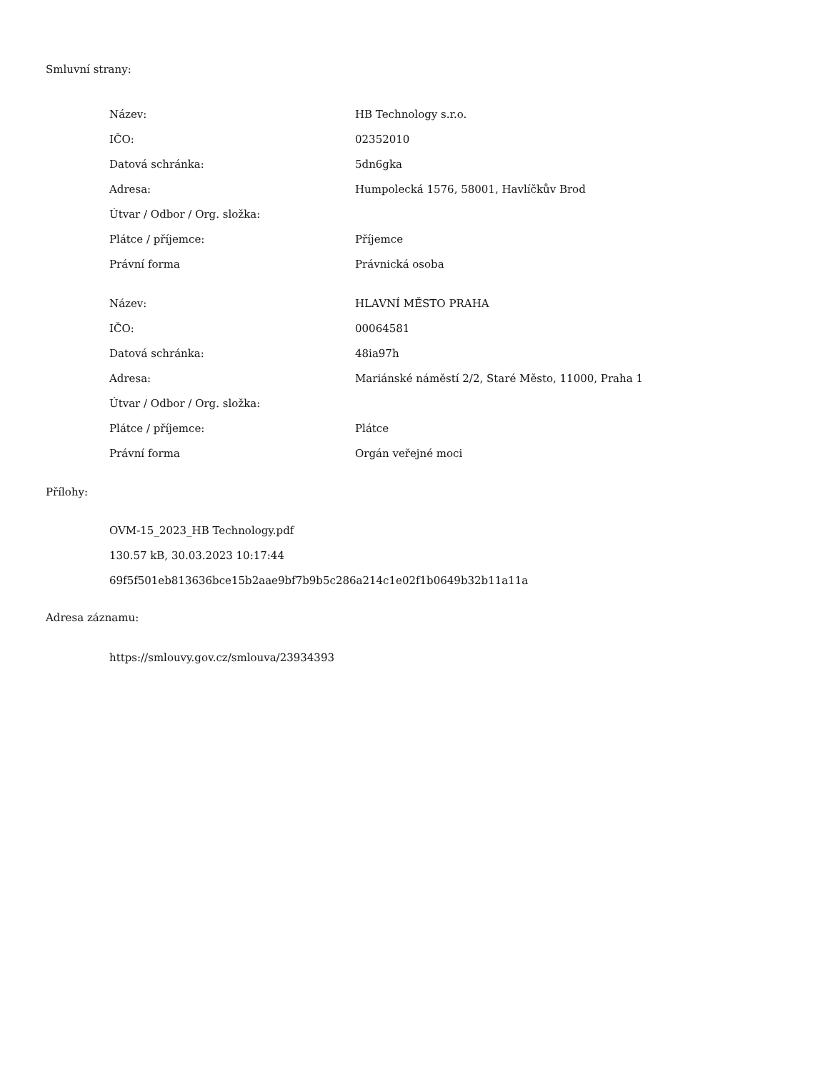Smluvní strany:
| Název: | HB Technology s.r.o. |
| IČO: | 02352010 |
| Datová schránka: | 5dn6gka |
| Adresa: | Humpolecká 1576, 58001, Havlíčkův Brod |
| Útvar / Odbor / Org. složka: | |
| Plátce / příjemce: | Příjemce |
| Právní forma | Právnická osoba |
| Název: | HLAVNÍ MĚSTO PRAHA |
| IČO: | 00064581 |
| Datová schránka: | 48ia97h |
| Adresa: | Mariánské náměstí 2/2, Staré Město, 11000, Praha 1 |
| Útvar / Odbor / Org. složka: | |
| Plátce / příjemce: | Plátce |
| Právní forma | Orgán veřejné moci |
Přílohy:
OVM-15_2023_HB Technology.pdf
130.57 kB, 30.03.2023 10:17:44
69f5f501eb813636bce15b2aae9bf7b9b5c286a214c1e02f1b0649b32b11a11a
Adresa záznamu:
https://smlouvy.gov.cz/smlouva/23934393